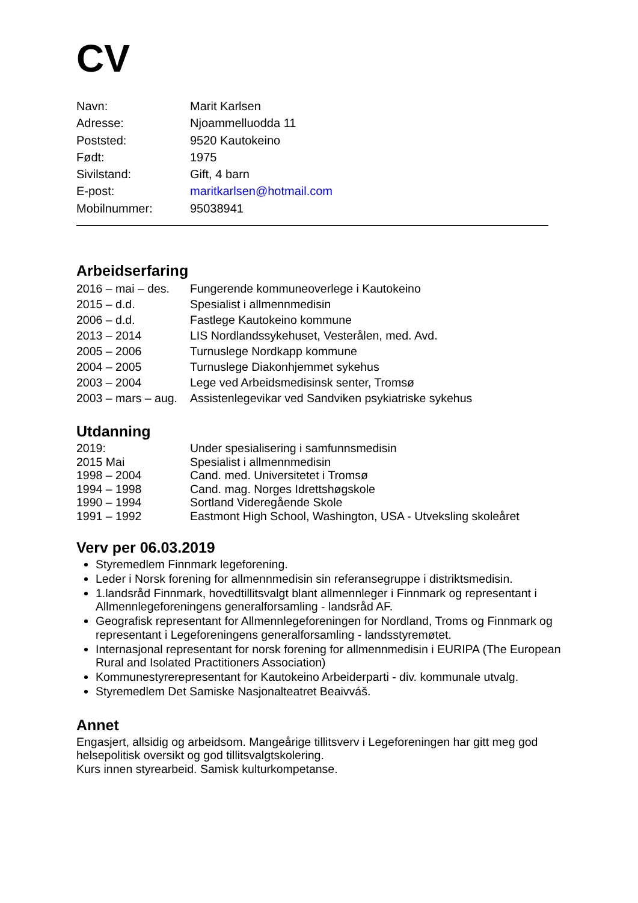CV
| Navn: | Marit Karlsen |
| Adresse: | Njoammelluodda 11 |
| Poststed: | 9520 Kautokeino |
| Født: | 1975 |
| Sivilstand: | Gift, 4 barn |
| E-post: | maritkarlsen@hotmail.com |
| Mobilnummer: | 95038941 |
Arbeidserfaring
| 2016 – mai – des. | Fungerende kommuneoverlege i Kautokeino |
| 2015 – d.d. | Spesialist i allmennmedisin |
| 2006 – d.d. | Fastlege Kautokeino kommune |
| 2013 – 2014 | LIS Nordlandssykehuset, Vesterålen, med. Avd. |
| 2005 – 2006 | Turnuslege Nordkapp kommune |
| 2004 – 2005 | Turnuslege Diakonhjemmet sykehus |
| 2003 – 2004 | Lege ved Arbeidsmedisinsk senter, Tromsø |
| 2003 – mars – aug. | Assistenlegevikar ved Sandviken psykiatriske sykehus |
Utdanning
| 2019: | Under spesialisering i samfunnsmedisin |
| 2015 Mai | Spesialist i allmennmedisin |
| 1998 – 2004 | Cand. med. Universitetet i Tromsø |
| 1994 – 1998 | Cand. mag. Norges Idrettshøgskole |
| 1990 – 1994 | Sortland Videregående Skole |
| 1991 – 1992 | Eastmont High School, Washington, USA - Utveksling skoleåret |
Verv per 06.03.2019
Styremedlem Finnmark legeforening.
Leder i Norsk forening for allmennmedisin sin referansegruppe i distriktsmedisin.
1.landsråd Finnmark, hovedtillitsvalgt blant allmennleger i Finnmark og representant i Allmennlegeforeningens generalforsamling - landsråd AF.
Geografisk representant for Allmennlegeforeningen for Nordland, Troms og Finnmark og representant i Legeforeningens generalforsamling - landsstyremøtet.
Internasjonal representant for norsk forening for allmennmedisin i EURIPA (The European Rural and Isolated Practitioners Association)
Kommunestyrerepresentant for Kautokeino Arbeiderparti - div. kommunale utvalg.
Styremedlem Det Samiske Nasjonalteatret Beaivváš.
Annet
Engasjert, allsidig og arbeidsom. Mangeårige tillitsverv i Legeforeningen har gitt meg god helsepolitisk oversikt og god tillitsvalgtskolering.
Kurs innen styrearbeid. Samisk kulturkompetanse.